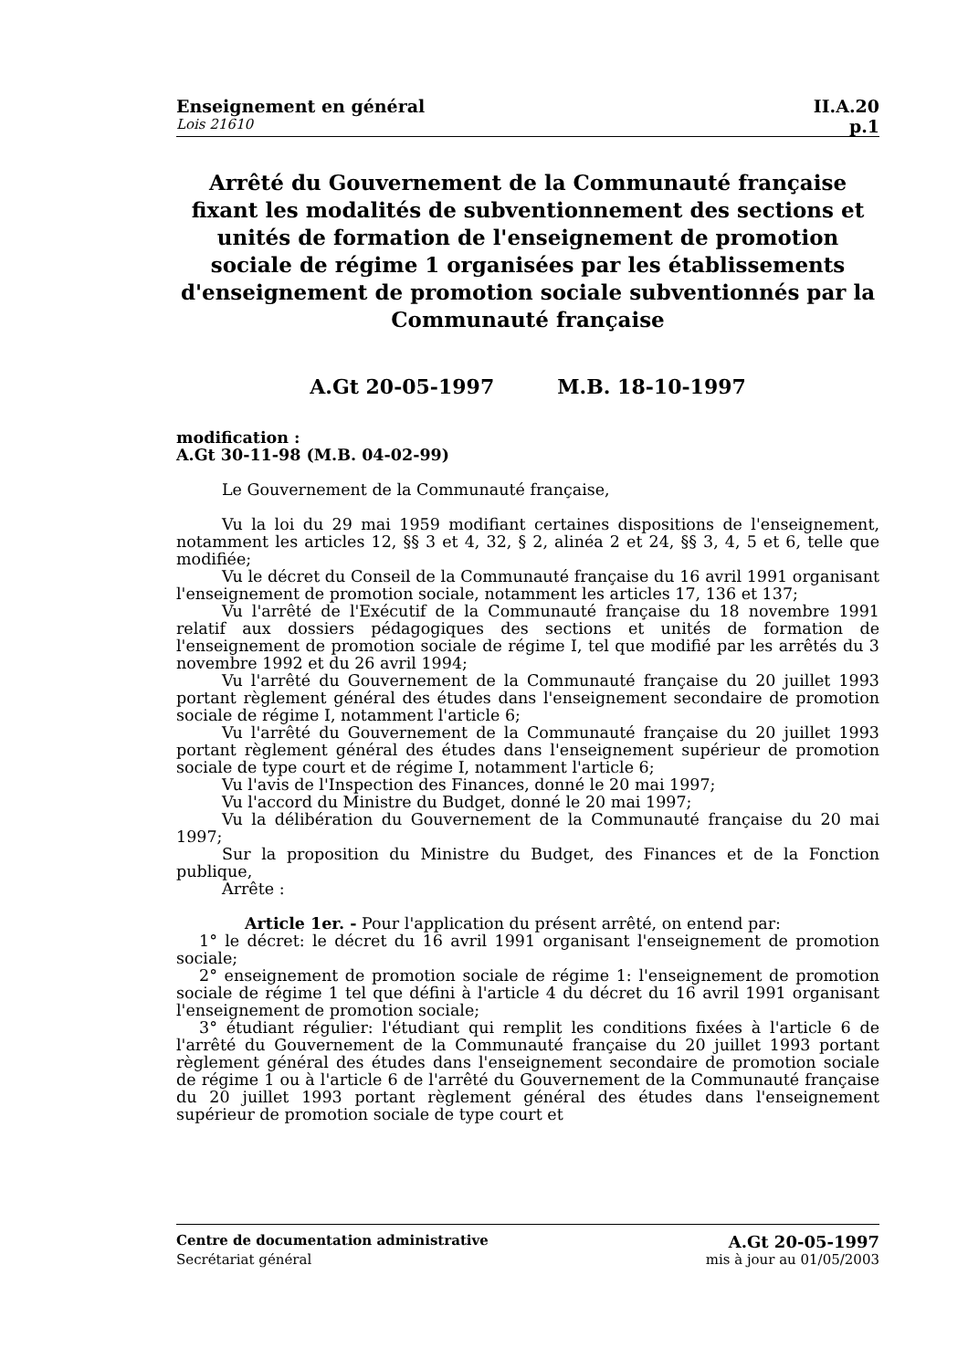Enseignement en général II.A.20
Lois 21610 p.1
Arrêté du Gouvernement de la Communauté française fixant les modalités de subventionnement des sections et unités de formation de l'enseignement de promotion sociale de régime 1 organisées par les établissements d'enseignement de promotion sociale subventionnés par la Communauté française
A.Gt 20-05-1997 M.B. 18-10-1997
modification :
A.Gt 30-11-98 (M.B. 04-02-99)
Le Gouvernement de la Communauté française,
Vu la loi du 29 mai 1959 modifiant certaines dispositions de l'enseignement, notamment les articles 12, §§ 3 et 4, 32, § 2, alinéa 2 et 24, §§ 3, 4, 5 et 6, telle que modifiée;
Vu le décret du Conseil de la Communauté française du 16 avril 1991 organisant l'enseignement de promotion sociale, notamment les articles 17, 136 et 137;
Vu l'arrêté de l'Exécutif de la Communauté française du 18 novembre 1991 relatif aux dossiers pédagogiques des sections et unités de formation de l'enseignement de promotion sociale de régime I, tel que modifié par les arrêtés du 3 novembre 1992 et du 26 avril 1994;
Vu l'arrêté du Gouvernement de la Communauté française du 20 juillet 1993 portant règlement général des études dans l'enseignement secondaire de promotion sociale de régime I, notamment l'article 6;
Vu l'arrêté du Gouvernement de la Communauté française du 20 juillet 1993 portant règlement général des études dans l'enseignement supérieur de promotion sociale de type court et de régime I, notamment l'article 6;
Vu l'avis de l'Inspection des Finances, donné le 20 mai 1997;
Vu l'accord du Ministre du Budget, donné le 20 mai 1997;
Vu la délibération du Gouvernement de la Communauté française du 20 mai 1997;
Sur la proposition du Ministre du Budget, des Finances et de la Fonction publique,
Arrête :
Article 1er. - Pour l'application du présent arrêté, on entend par:
1° le décret: le décret du 16 avril 1991 organisant l'enseignement de promotion sociale;
2° enseignement de promotion sociale de régime 1: l'enseignement de promotion sociale de régime 1 tel que défini à l'article 4 du décret du 16 avril 1991 organisant l'enseignement de promotion sociale;
3° étudiant régulier: l'étudiant qui remplit les conditions fixées à l'article 6 de l'arrêté du Gouvernement de la Communauté française du 20 juillet 1993 portant règlement général des études dans l'enseignement secondaire de promotion sociale de régime 1 ou à l'article 6 de l'arrêté du Gouvernement de la Communauté française du 20 juillet 1993 portant règlement général des études dans l'enseignement supérieur de promotion sociale de type court et
Centre de documentation administrative A.Gt 20-05-1997
Secrétariat général mis à jour au 01/05/2003